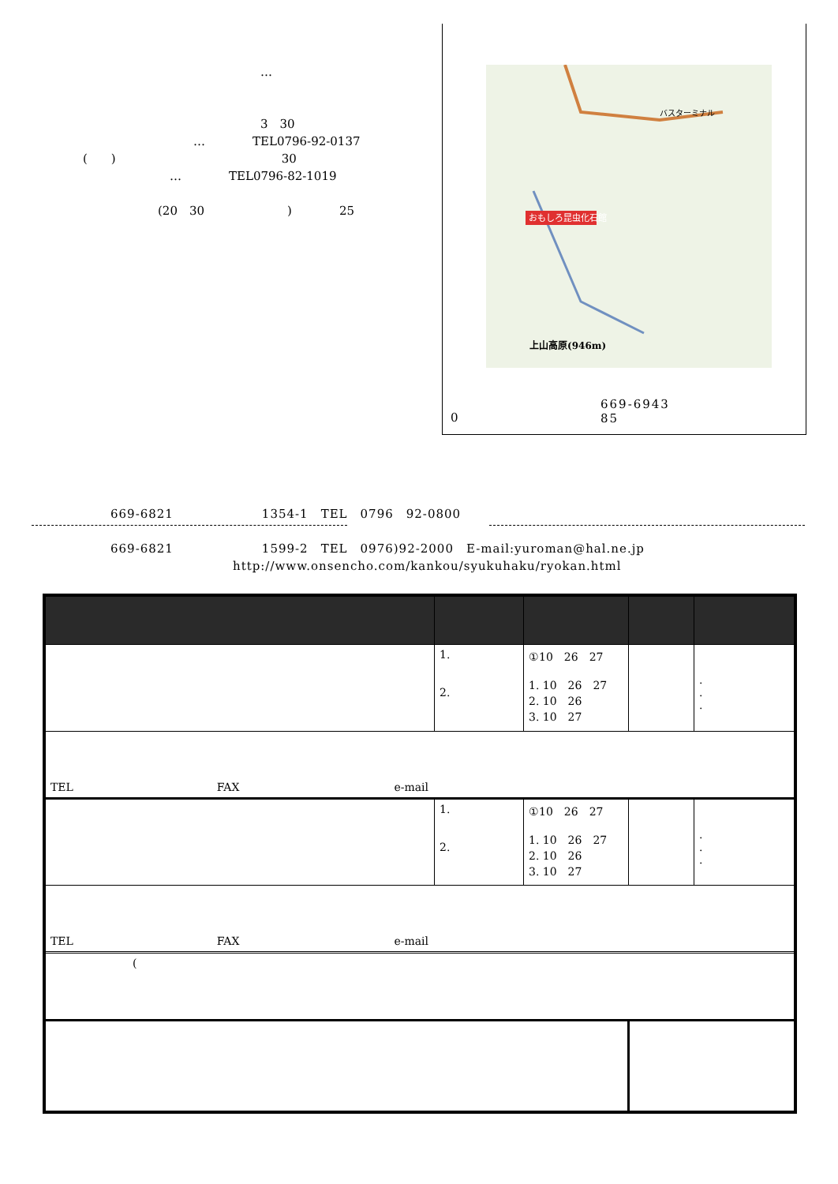…
3　30
…　　　　TEL0796-92-0137
(　　)　　　　　　　　　　　　　　30
…　　　　TEL0796-82-1019
(20　30　　　　　　　)　　　　25
おもしろ昆虫化石館
上山高原(946m)
バスターミナル
669-6943　　　　　　　　　85
0
669-6821　　　　　　　1354-1　TEL　0796　92-0800
669-6821　　　　　　　1599-2　TEL　0976)92-2000　E-mail:yuroman@hal.ne.jp
http://www.onsencho.com/kankou/syukuhaku/ryokan.html
| | 1. 2. | ①10 26 27 1. 10 26 27 2. 10 26 3. 10 27 | | . . . |
| TEL FAX e-mail | | | | |
| | 1. 2. | ①10 26 27 1. 10 26 27 2. 10 26 3. 10 27 | | . . . |
| TEL FAX e-mail | | | | |
| ( | | | | |